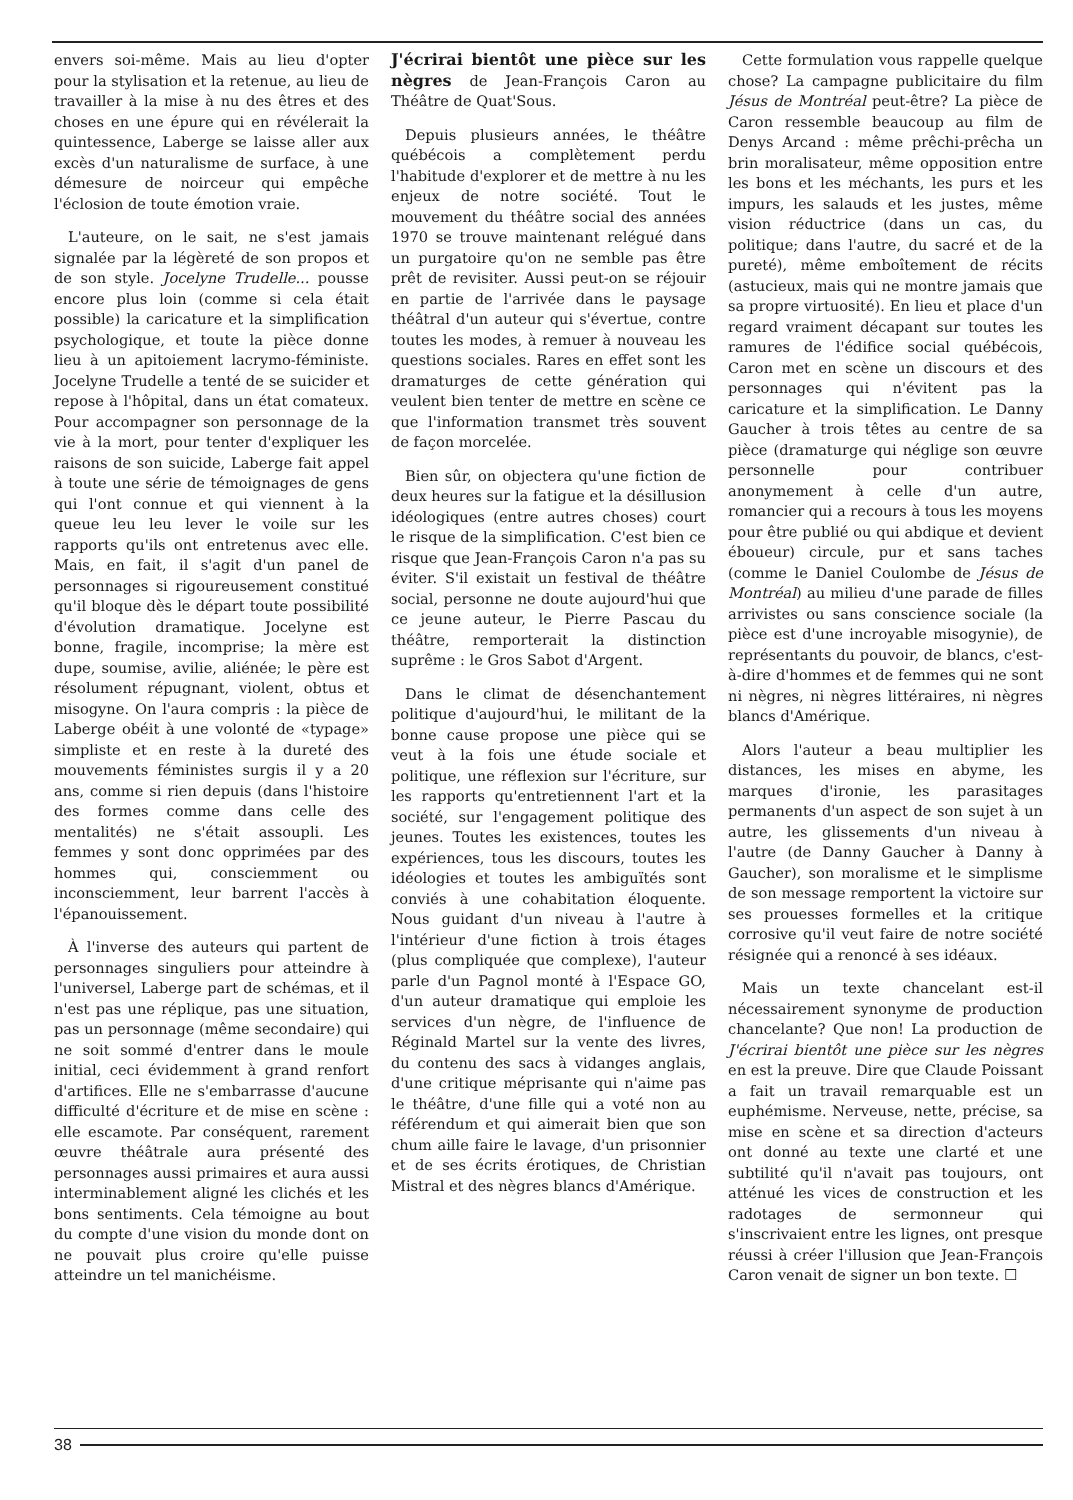envers soi-même. Mais au lieu d'opter pour la stylisation et la retenue, au lieu de travailler à la mise à nu des êtres et des choses en une épure qui en révélerait la quintessence, Laberge se laisse aller aux excès d'un naturalisme de surface, à une démesure de noirceur qui empêche l'éclosion de toute émotion vraie.
L'auteure, on le sait, ne s'est jamais signalée par la légèreté de son propos et de son style. Jocelyne Trudelle... pousse encore plus loin (comme si cela était possible) la caricature et la simplification psychologique, et toute la pièce donne lieu à un apitoiement lacrymo-féministe. Jocelyne Trudelle a tenté de se suicider et repose à l'hôpital, dans un état comateux. Pour accompagner son personnage de la vie à la mort, pour tenter d'expliquer les raisons de son suicide, Laberge fait appel à toute une série de témoignages de gens qui l'ont connue et qui viennent à la queue leu leu lever le voile sur les rapports qu'ils ont entretenus avec elle. Mais, en fait, il s'agit d'un panel de personnages si rigoureusement constitué qu'il bloque dès le départ toute possibilité d'évolution dramatique. Jocelyne est bonne, fragile, incomprise; la mère est dupe, soumise, avilie, aliénée; le père est résolument répugnant, violent, obtus et misogyne. On l'aura compris : la pièce de Laberge obéit à une volonté de «typage» simpliste et en reste à la dureté des mouvements féministes surgis il y a 20 ans, comme si rien depuis (dans l'histoire des formes comme dans celle des mentalités) ne s'était assoupli. Les femmes y sont donc opprimées par des hommes qui, consciemment ou inconsciemment, leur barrent l'accès à l'épanouissement.
À l'inverse des auteurs qui partent de personnages singuliers pour atteindre à l'universel, Laberge part de schémas, et il n'est pas une réplique, pas une situation, pas un personnage (même secondaire) qui ne soit sommé d'entrer dans le moule initial, ceci évidemment à grand renfort d'artifices. Elle ne s'embarrasse d'aucune difficulté d'écriture et de mise en scène : elle escamote. Par conséquent, rarement œuvre théâtrale aura présenté des personnages aussi primaires et aura aussi interminablement aligné les clichés et les bons sentiments. Cela témoigne au bout du compte d'une vision du monde dont on ne pouvait plus croire qu'elle puisse atteindre un tel manichéisme.
J'écrirai bientôt une pièce sur les nègres de Jean-François Caron au Théâtre de Quat'Sous.
Depuis plusieurs années, le théâtre québécois a complètement perdu l'habitude d'explorer et de mettre à nu les enjeux de notre société. Tout le mouvement du théâtre social des années 1970 se trouve maintenant relégué dans un purgatoire qu'on ne semble pas être prêt de revisiter. Aussi peut-on se réjouir en partie de l'arrivée dans le paysage théâtral d'un auteur qui s'évertue, contre toutes les modes, à remuer à nouveau les questions sociales. Rares en effet sont les dramaturges de cette génération qui veulent bien tenter de mettre en scène ce que l'information transmet très souvent de façon morcelée.
Bien sûr, on objectera qu'une fiction de deux heures sur la fatigue et la désillusion idéologiques (entre autres choses) court le risque de la simplification. C'est bien ce risque que Jean-François Caron n'a pas su éviter. S'il existait un festival de théâtre social, personne ne doute aujourd'hui que ce jeune auteur, le Pierre Pascau du théâtre, remporterait la distinction suprême : le Gros Sabot d'Argent.
Dans le climat de désenchantement politique d'aujourd'hui, le militant de la bonne cause propose une pièce qui se veut à la fois une étude sociale et politique, une réflexion sur l'écriture, sur les rapports qu'entretiennent l'art et la société, sur l'engagement politique des jeunes. Toutes les existences, toutes les expériences, tous les discours, toutes les idéologies et toutes les ambiguïtés sont conviés à une cohabitation éloquente. Nous guidant d'un niveau à l'autre à l'intérieur d'une fiction à trois étages (plus compliquée que complexe), l'auteur parle d'un Pagnol monté à l'Espace GO, d'un auteur dramatique qui emploie les services d'un nègre, de l'influence de Réginald Martel sur la vente des livres, du contenu des sacs à vidanges anglais, d'une critique méprisante qui n'aime pas le théâtre, d'une fille qui a voté non au référendum et qui aimerait bien que son chum aille faire le lavage, d'un prisonnier et de ses écrits érotiques, de Christian Mistral et des nègres blancs d'Amérique.
Cette formulation vous rappelle quelque chose? La campagne publicitaire du film Jésus de Montréal peut-être? La pièce de Caron ressemble beaucoup au film de Denys Arcand : même prêchi-prêcha un brin moralisateur, même opposition entre les bons et les méchants, les purs et les impurs, les salauds et les justes, même vision réductrice (dans un cas, du politique; dans l'autre, du sacré et de la pureté), même emboîtement de récits (astucieux, mais qui ne montre jamais que sa propre virtuosité). En lieu et place d'un regard vraiment décapant sur toutes les ramures de l'édifice social québécois, Caron met en scène un discours et des personnages qui n'évitent pas la caricature et la simplification. Le Danny Gaucher à trois têtes au centre de sa pièce (dramaturge qui néglige son œuvre personnelle pour contribuer anonymement à celle d'un autre, romancier qui a recours à tous les moyens pour être publié ou qui abdique et devient éboueur) circule, pur et sans taches (comme le Daniel Coulombe de Jésus de Montréal) au milieu d'une parade de filles arrivistes ou sans conscience sociale (la pièce est d'une incroyable misogynie), de représentants du pouvoir, de blancs, c'est-à-dire d'hommes et de femmes qui ne sont ni nègres, ni nègres littéraires, ni nègres blancs d'Amérique.
Alors l'auteur a beau multiplier les distances, les mises en abyme, les marques d'ironie, les parasitages permanents d'un aspect de son sujet à un autre, les glissements d'un niveau à l'autre (de Danny Gaucher à Danny à Gaucher), son moralisme et le simplisme de son message remportent la victoire sur ses prouesses formelles et la critique corrosive qu'il veut faire de notre société résignée qui a renoncé à ses idéaux.
Mais un texte chancelant est-il nécessairement synonyme de production chancelante? Que non! La production de J'écrirai bientôt une pièce sur les nègres en est la preuve. Dire que Claude Poissant a fait un travail remarquable est un euphémisme. Nerveuse, nette, précise, sa mise en scène et sa direction d'acteurs ont donné au texte une clarté et une subtilité qu'il n'avait pas toujours, ont atténué les vices de construction et les radotages de sermonneur qui s'inscrivaient entre les lignes, ont presque réussi à créer l'illusion que Jean-François Caron venait de signer un bon texte. ☐
38